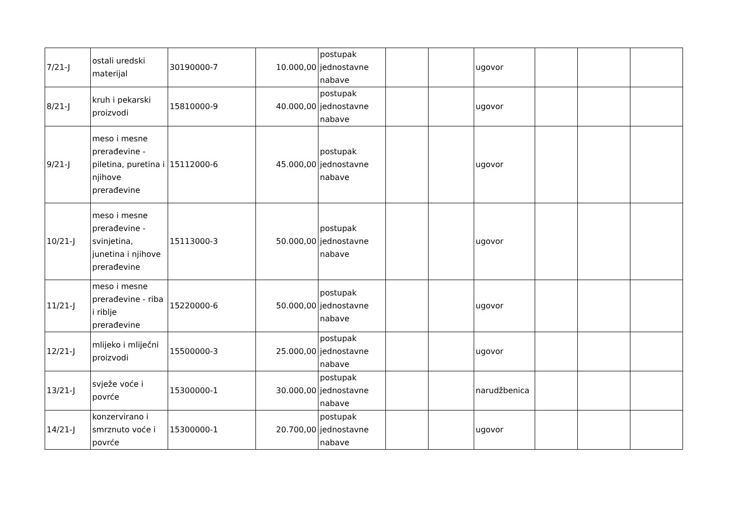| 7/21-J | ostali uredski materijal | 30190000-7 | 10.000,00 | postupak jednostavne nabave | | | ugovor | | | |
| 8/21-J | kruh i pekarski proizvodi | 15810000-9 | 40.000,00 | postupak jednostavne nabave | | | ugovor | | | |
| 9/21-J | meso i mesne prerađevine - piletina, puretina i njihove prerađevine | 15112000-6 | 45.000,00 | postupak jednostavne nabave | | | ugovor | | | |
| 10/21-J | meso i mesne prerađevine - svinjetina, junetina i njihove prerađevine | 15113000-3 | 50.000,00 | postupak jednostavne nabave | | | ugovor | | | |
| 11/21-J | meso i mesne prerađevine - riba i riblje prerađevine | 15220000-6 | 50.000,00 | postupak jednostavne nabave | | | ugovor | | | |
| 12/21-J | mlijeko i mliječni proizvodi | 15500000-3 | 25.000,00 | postupak jednostavne nabave | | | ugovor | | | |
| 13/21-J | svježe voće i povrće | 15300000-1 | 30.000,00 | postupak jednostavne nabave | | | narudžbenica | | | |
| 14/21-J | konzervirano i smrznuto voće i povrće | 15300000-1 | 20.700,00 | postupak jednostavne nabave | | | ugovor | | | |